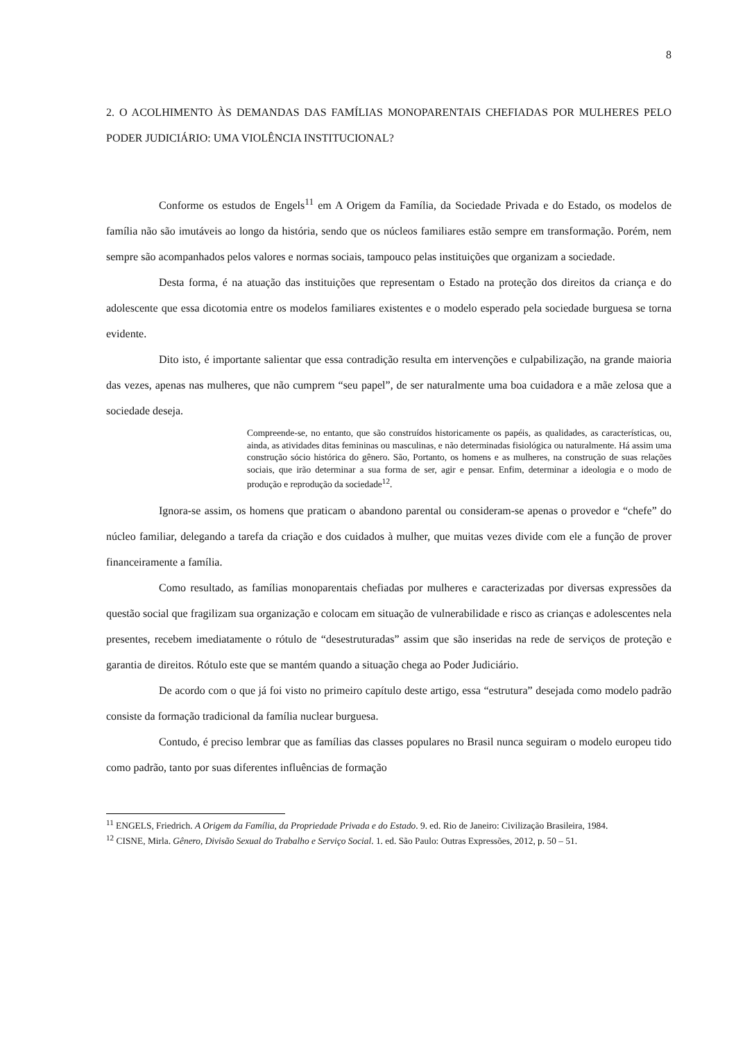8
2. O ACOLHIMENTO ÀS DEMANDAS DAS FAMÍLIAS MONOPARENTAIS CHEFIADAS POR MULHERES PELO PODER JUDICIÁRIO: UMA VIOLÊNCIA INSTITUCIONAL?
Conforme os estudos de Engels<sup>11</sup> em A Origem da Família, da Sociedade Privada e do Estado, os modelos de família não são imutáveis ao longo da história, sendo que os núcleos familiares estão sempre em transformação. Porém, nem sempre são acompanhados pelos valores e normas sociais, tampouco pelas instituições que organizam a sociedade.
Desta forma, é na atuação das instituições que representam o Estado na proteção dos direitos da criança e do adolescente que essa dicotomia entre os modelos familiares existentes e o modelo esperado pela sociedade burguesa se torna evidente.
Dito isto, é importante salientar que essa contradição resulta em intervenções e culpabilização, na grande maioria das vezes, apenas nas mulheres, que não cumprem “seu papel”, de ser naturalmente uma boa cuidadora e a mãe zelosa que a sociedade deseja.
Compreende-se, no entanto, que são construídos historicamente os papéis, as qualidades, as características, ou, ainda, as atividades ditas femininas ou masculinas, e não determinadas fisiológica ou naturalmente. Há assim uma construção sócio histórica do gênero. São, Portanto, os homens e as mulheres, na construção de suas relações sociais, que irão determinar a sua forma de ser, agir e pensar. Enfim, determinar a ideologia e o modo de produção e reprodução da sociedade<sup>12</sup>.
Ignora-se assim, os homens que praticam o abandono parental ou consideram-se apenas o provedor e “chefe” do núcleo familiar, delegando a tarefa da criação e dos cuidados à mulher, que muitas vezes divide com ele a função de prover financeiramente a família.
Como resultado, as famílias monoparentais chefiadas por mulheres e caracterizadas por diversas expressões da questão social que fragilizam sua organização e colocam em situação de vulnerabilidade e risco as crianças e adolescentes nela presentes, recebem imediatamente o rótulo de “desestruturadas” assim que são inseridas na rede de serviços de proteção e garantia de direitos. Rótulo este que se mantém quando a situação chega ao Poder Judiciário.
De acordo com o que já foi visto no primeiro capítulo deste artigo, essa “estrutura” desejada como modelo padrão consiste da formação tradicional da família nuclear burguesa.
Contudo, é preciso lembrar que as famílias das classes populares no Brasil nunca seguiram o modelo europeu tido como padrão, tanto por suas diferentes influências de formação
<sup>11</sup> ENGELS, Friedrich. A Origem da Família, da Propriedade Privada e do Estado. 9. ed. Rio de Janeiro: Civilização Brasileira, 1984.
<sup>12</sup> CISNE, Mirla. Gênero, Divisão Sexual do Trabalho e Serviço Social. 1. ed. São Paulo: Outras Expressões, 2012, p. 50 – 51.